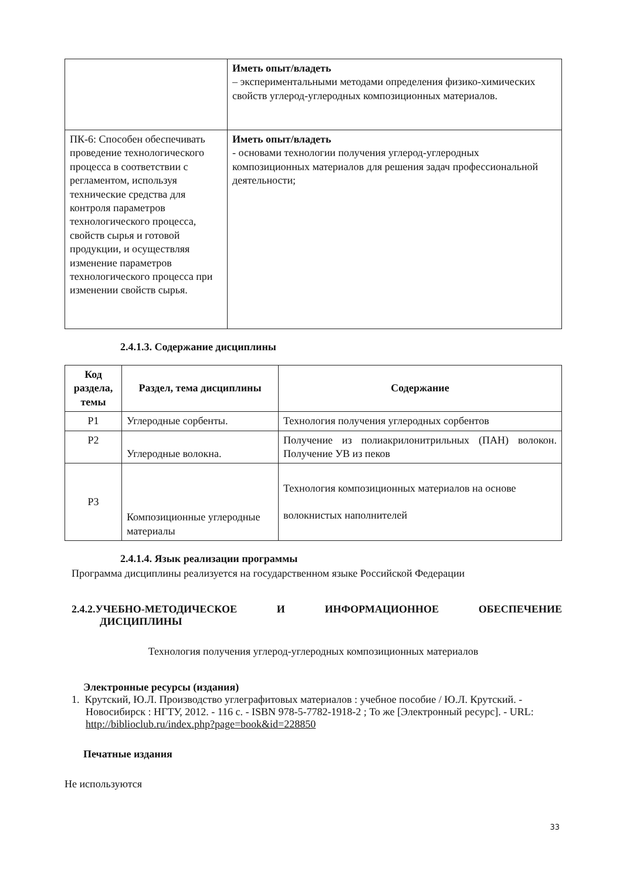| | Иметь опыт/владеть – экспериментальными методами определения физико-химических свойств углерод-углеродных композиционных материалов. |
| ПК-6: Способен обеспечивать проведение технологического процесса в соответствии с регламентом, используя технические средства для контроля параметров технологического процесса, свойств сырья и готовой продукции, и осуществляя изменение параметров технологического процесса при изменении свойств сырья. | Иметь опыт/владеть - основами технологии получения углерод-углеродных композиционных материалов для решения задач профессиональной деятельности; |
2.4.1.3. Содержание дисциплины
| Код раздела, темы | Раздел, тема дисциплины | Содержание |
| --- | --- | --- |
| Р1 | Углеродные сорбенты. | Технология получения углеродных сорбентов |
| Р2 | Углеродные волокна. | Получение из полиакрилонитрильных (ПАН) волокон. Получение УВ из пеков |
| Р3 | Композиционные углеродные материалы | Технология композиционных материалов на основе волокнистых наполнителей |
2.4.1.4. Язык реализации программы
Программа дисциплины реализуется на государственном языке Российской Федерации
2.4.2.УЧЕБНО-МЕТОДИЧЕСКОЕ И ИНФОРМАЦИОННОЕ ОБЕСПЕЧЕНИЕ
ДИСЦИПЛИНЫ
Технология получения углерод-углеродных композиционных материалов
Электронные ресурсы (издания)
1. Крутский, Ю.Л. Производство углеграфитовых материалов : учебное пособие / Ю.Л. Крутский. - Новосибирск : НГТУ, 2012. - 116 с. - ISBN 978-5-7782-1918-2 ; То же [Электронный ресурс]. - URL: http://biblioclub.ru/index.php?page=book&id=228850
Печатные издания
Не используются
33